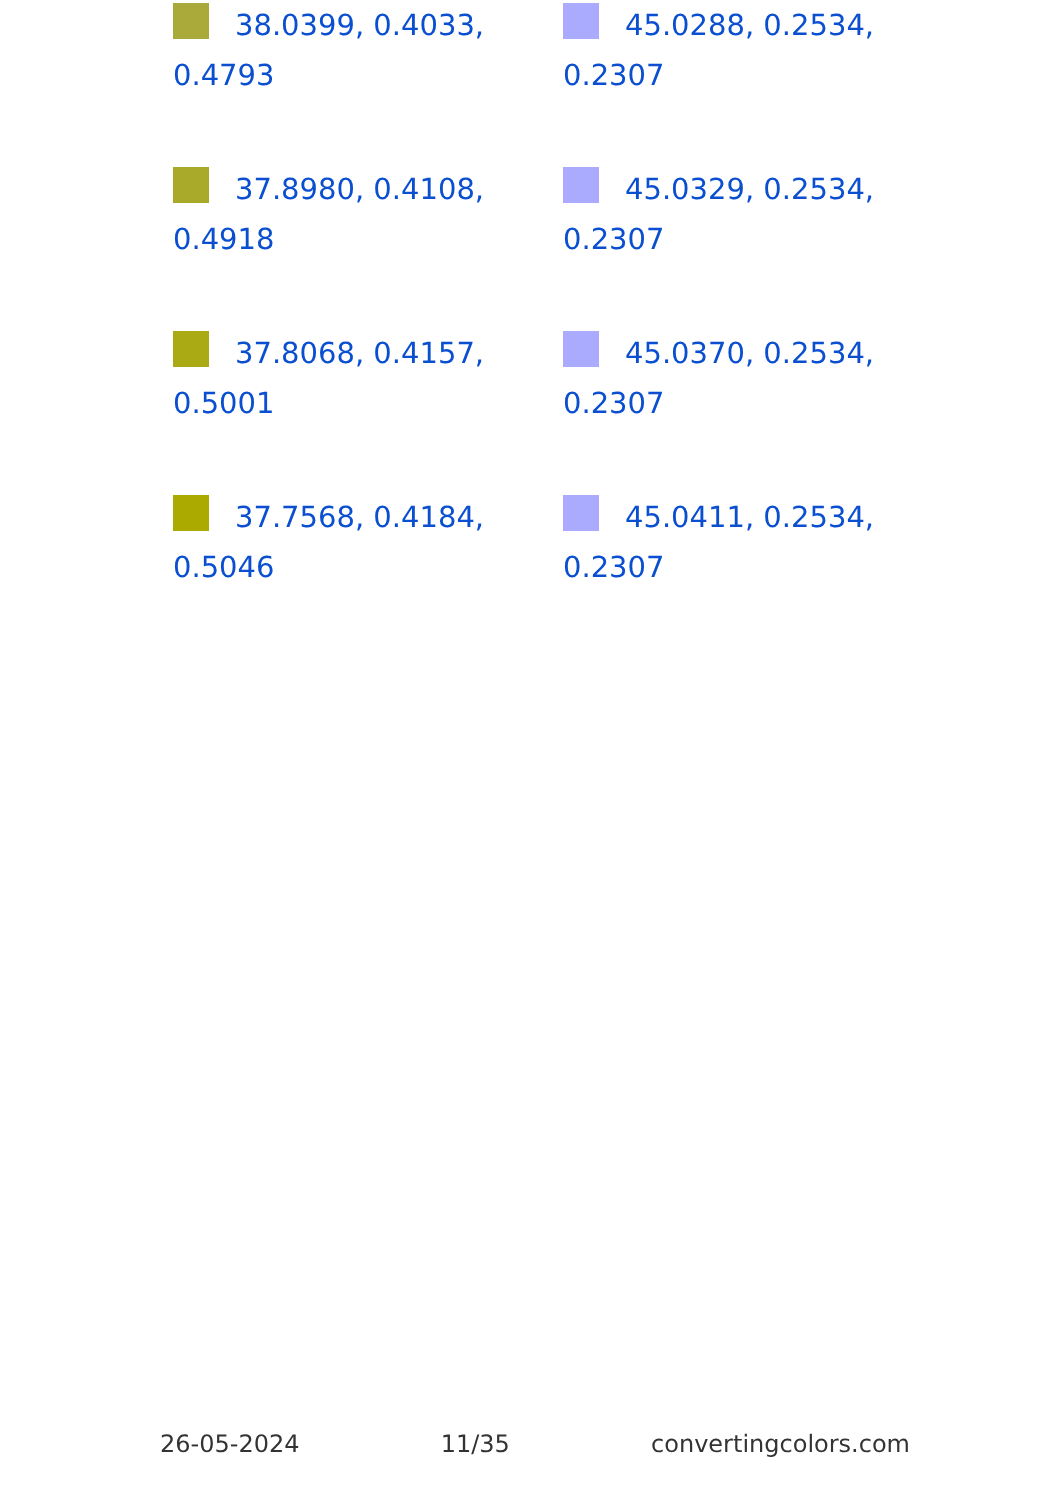38.0399, 0.4033, 0.4793
45.0288, 0.2534, 0.2307
37.8980, 0.4108, 0.4918
45.0329, 0.2534, 0.2307
37.8068, 0.4157, 0.5001
45.0370, 0.2534, 0.2307
37.7568, 0.4184, 0.5046
45.0411, 0.2534, 0.2307
26-05-2024 11/35 convertingcolors.com